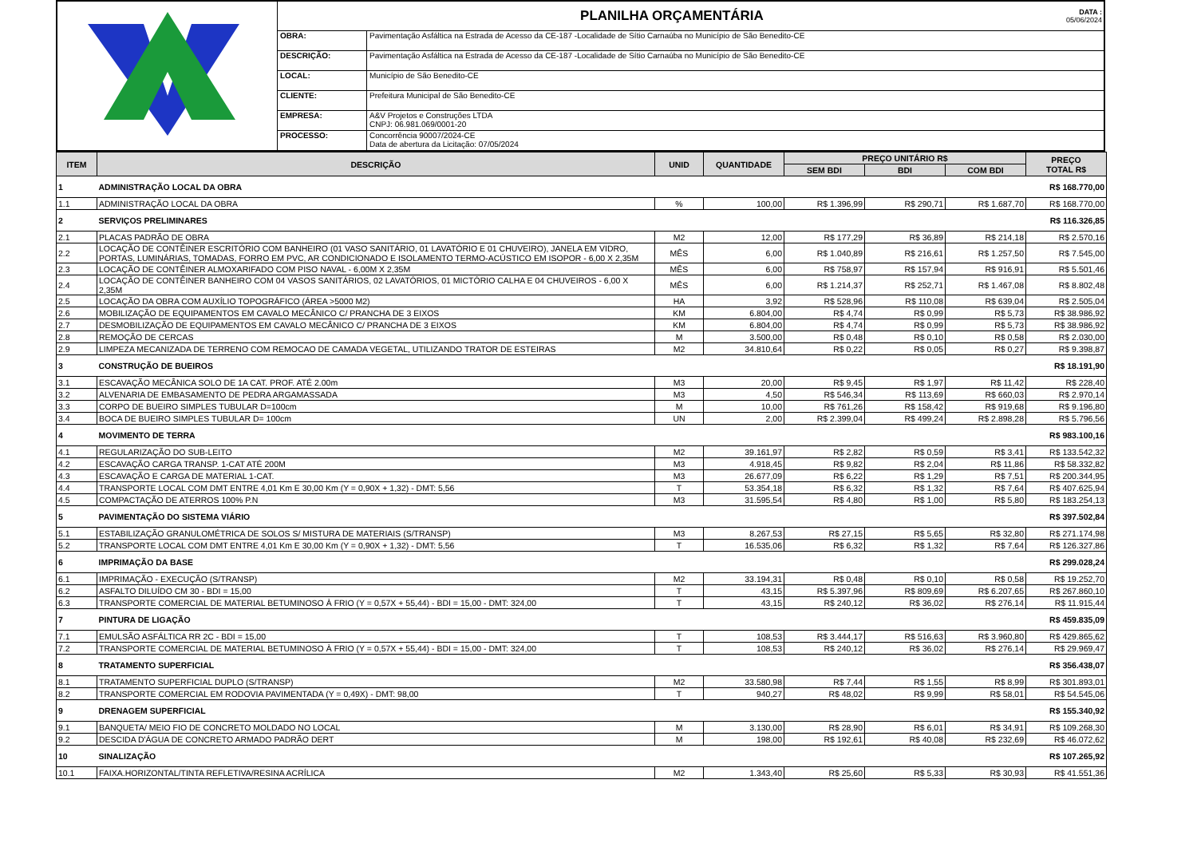PLANILHA ORÇAMENTÁRIA
DATA :
05/06/2024
| OBRA: | Pavimentação Asfáltica na Estrada de Acesso da CE-187 -Localidade de Sítio Carnaúba no Município de São Benedito-CE |
| DESCRIÇÃO: | Pavimentação Asfáltica na Estrada de Acesso da CE-187 -Localidade de Sítio Carnaúba no Município de São Benedito-CE |
| LOCAL: | Município de São Benedito-CE |
| CLIENTE: | Prefeitura Municipal de São Benedito-CE |
| EMPRESA: | A&V Projetos e Construções LTDA CNPJ: 06.981.069/0001-20 |
| PROCESSO: | Concorrência 90007/2024-CE Data de abertura da Licitação: 07/05/2024 |
| ITEM | DESCRIÇÃO | UNID | QUANTIDADE | PREÇO UNITÁRIO R$ | | | PREÇO TOTAL R$ |
| --- | --- | --- | --- | --- | --- | --- | --- |
| | | | | SEM BDI | BDI | COM BDI | |
| 1 | ADMINISTRAÇÃO LOCAL DA OBRA | | | | | | R$ 168.770,00 |
| 1.1 | ADMINISTRAÇÃO LOCAL DA OBRA | % | 100,00 | R$ 1.396,99 | R$ 290,71 | R$ 1.687,70 | R$ 168.770,00 |
| 2 | SERVIÇOS PRELIMINARES | | | | | | R$ 116.326,85 |
| 2.1 | PLACAS PADRÃO DE OBRA | M2 | 12,00 | R$ 177,29 | R$ 36,89 | R$ 214,18 | R$ 2.570,16 |
| 2.2 | LOCAÇÃO DE CONTÊINER ESCRITÓRIO COM BANHEIRO (01 VASO SANITÁRIO, 01 LAVATÓRIO E 01 CHUVEIRO), JANELA EM VIDRO, PORTAS, LUMINÁRIAS, TOMADAS, FORRO EM PVC, AR CONDICIONADO E ISOLAMENTO TERMO-ACÚSTICO EM ISOPOR - 6,00 X 2,35M | MÊS | 6,00 | R$ 1.040,89 | R$ 216,61 | R$ 1.257,50 | R$ 7.545,00 |
| 2.3 | LOCAÇÃO DE CONTÊINER ALMOXARIFADO COM PISO NAVAL - 6,00M X 2,35M | MÊS | 6,00 | R$ 758,97 | R$ 157,94 | R$ 916,91 | R$ 5.501,46 |
| 2.4 | LOCAÇÃO DE CONTÊINER BANHEIRO COM 04 VASOS SANITÁRIOS, 02 LAVATÓRIOS, 01 MICTÓRIO CALHA E 04 CHUVEIROS - 6,00 X 2,35M | MÊS | 6,00 | R$ 1.214,37 | R$ 252,71 | R$ 1.467,08 | R$ 8.802,48 |
| 2.5 | LOCAÇÃO DA OBRA COM AUXÍLIO TOPOGRÁFICO (ÁREA >5000 M2) | HA | 3,92 | R$ 528,96 | R$ 110,08 | R$ 639,04 | R$ 2.505,04 |
| 2.6 | MOBILIZAÇÃO DE EQUIPAMENTOS EM CAVALO MECÂNICO C/ PRANCHA DE 3 EIXOS | KM | 6.804,00 | R$ 4,74 | R$ 0,99 | R$ 5,73 | R$ 38.986,92 |
| 2.7 | DESMOBILIZAÇÃO DE EQUIPAMENTOS EM CAVALO MECÂNICO C/ PRANCHA DE 3 EIXOS | KM | 6.804,00 | R$ 4,74 | R$ 0,99 | R$ 5,73 | R$ 38.986,92 |
| 2.8 | REMOÇÃO DE CERCAS | M | 3.500,00 | R$ 0,48 | R$ 0,10 | R$ 0,58 | R$ 2.030,00 |
| 2.9 | LIMPEZA MECANIZADA DE TERRENO COM REMOCAO DE CAMADA VEGETAL, UTILIZANDO TRATOR DE ESTEIRAS | M2 | 34.810,64 | R$ 0,22 | R$ 0,05 | R$ 0,27 | R$ 9.398,87 |
| 3 | CONSTRUÇÃO DE BUEIROS | | | | | | R$ 18.191,90 |
| 3.1 | ESCAVAÇÃO MECÂNICA SOLO DE 1A CAT. PROF. ATÉ 2.00m | M3 | 20,00 | R$ 9,45 | R$ 1,97 | R$ 11,42 | R$ 228,40 |
| 3.2 | ALVENARIA DE EMBASAMENTO DE PEDRA ARGAMASSADA | M3 | 4,50 | R$ 546,34 | R$ 113,69 | R$ 660,03 | R$ 2.970,14 |
| 3.3 | CORPO DE BUEIRO SIMPLES TUBULAR D=100cm | M | 10,00 | R$ 761,26 | R$ 158,42 | R$ 919,68 | R$ 9.196,80 |
| 3.4 | BOCA DE BUEIRO SIMPLES TUBULAR D= 100cm | UN | 2,00 | R$ 2.399,04 | R$ 499,24 | R$ 2.898,28 | R$ 5.796,56 |
| 4 | MOVIMENTO DE TERRA | | | | | | R$ 983.100,16 |
| 4.1 | REGULARIZAÇÃO DO SUB-LEITO | M2 | 39.161,97 | R$ 2,82 | R$ 0,59 | R$ 3,41 | R$ 133.542,32 |
| 4.2 | ESCAVAÇÃO CARGA TRANSP. 1-CAT ATÉ 200M | M3 | 4.918,45 | R$ 9,82 | R$ 2,04 | R$ 11,86 | R$ 58.332,82 |
| 4.3 | ESCAVAÇÃO E CARGA DE MATERIAL 1-CAT. | M3 | 26.677,09 | R$ 6,22 | R$ 1,29 | R$ 7,51 | R$ 200.344,95 |
| 4.4 | TRANSPORTE LOCAL COM DMT ENTRE 4,01 Km E 30,00 Km (Y = 0,90X + 1,32) - DMT: 5,56 | T | 53.354,18 | R$ 6,32 | R$ 1,32 | R$ 7,64 | R$ 407.625,94 |
| 4.5 | COMPACTAÇÃO DE ATERROS 100% P.N | M3 | 31.595,54 | R$ 4,80 | R$ 1,00 | R$ 5,80 | R$ 183.254,13 |
| 5 | PAVIMENTAÇÃO DO SISTEMA VIÁRIO | | | | | | R$ 397.502,84 |
| 5.1 | ESTABILIZAÇÃO GRANULOMÉTRICA DE SOLOS S/ MISTURA DE MATERIAIS (S/TRANSP) | M3 | 8.267,53 | R$ 27,15 | R$ 5,65 | R$ 32,80 | R$ 271.174,98 |
| 5.2 | TRANSPORTE LOCAL COM DMT ENTRE 4,01 Km E 30,00 Km (Y = 0,90X + 1,32) - DMT: 5,56 | T | 16.535,06 | R$ 6,32 | R$ 1,32 | R$ 7,64 | R$ 126.327,86 |
| 6 | IMPRIMAÇÃO DA BASE | | | | | | R$ 299.028,24 |
| 6.1 | IMPRIMAÇÃO - EXECUÇÃO (S/TRANSP) | M2 | 33.194,31 | R$ 0,48 | R$ 0,10 | R$ 0,58 | R$ 19.252,70 |
| 6.2 | ASFALTO DILUÍDO CM 30 - BDI = 15,00 | T | 43,15 | R$ 5.397,96 | R$ 809,69 | R$ 6.207,65 | R$ 267.860,10 |
| 6.3 | TRANSPORTE COMERCIAL DE MATERIAL BETUMINOSO À FRIO (Y = 0,57X + 55,44) - BDI = 15,00 - DMT: 324,00 | T | 43,15 | R$ 240,12 | R$ 36,02 | R$ 276,14 | R$ 11.915,44 |
| 7 | PINTURA DE LIGAÇÃO | | | | | | R$ 459.835,09 |
| 7.1 | EMULSÃO ASFÁLTICA RR 2C - BDI = 15,00 | T | 108,53 | R$ 3.444,17 | R$ 516,63 | R$ 3.960,80 | R$ 429.865,62 |
| 7.2 | TRANSPORTE COMERCIAL DE MATERIAL BETUMINOSO À FRIO (Y = 0,57X + 55,44) - BDI = 15,00 - DMT: 324,00 | T | 108,53 | R$ 240,12 | R$ 36,02 | R$ 276,14 | R$ 29.969,47 |
| 8 | TRATAMENTO SUPERFICIAL | | | | | | R$ 356.438,07 |
| 8.1 | TRATAMENTO SUPERFICIAL DUPLO (S/TRANSP) | M2 | 33.580,98 | R$ 7,44 | R$ 1,55 | R$ 8,99 | R$ 301.893,01 |
| 8.2 | TRANSPORTE COMERCIAL EM RODOVIA PAVIMENTADA (Y = 0,49X) - DMT: 98,00 | T | 940,27 | R$ 48,02 | R$ 9,99 | R$ 58,01 | R$ 54.545,06 |
| 9 | DRENAGEM SUPERFICIAL | | | | | | R$ 155.340,92 |
| 9.1 | BANQUETA/ MEIO FIO DE CONCRETO MOLDADO NO LOCAL | M | 3.130,00 | R$ 28,90 | R$ 6,01 | R$ 34,91 | R$ 109.268,30 |
| 9.2 | DESCIDA D'ÁGUA DE CONCRETO ARMADO PADRÃO DERT | M | 198,00 | R$ 192,61 | R$ 40,08 | R$ 232,69 | R$ 46.072,62 |
| 10 | SINALIZAÇÃO | | | | | | R$ 107.265,92 |
| 10.1 | FAIXA.HORIZONTAL/TINTA REFLETIVA/RESINA ACRÍLICA | M2 | 1.343,40 | R$ 25,60 | R$ 5,33 | R$ 30,93 | R$ 41.551,36 |